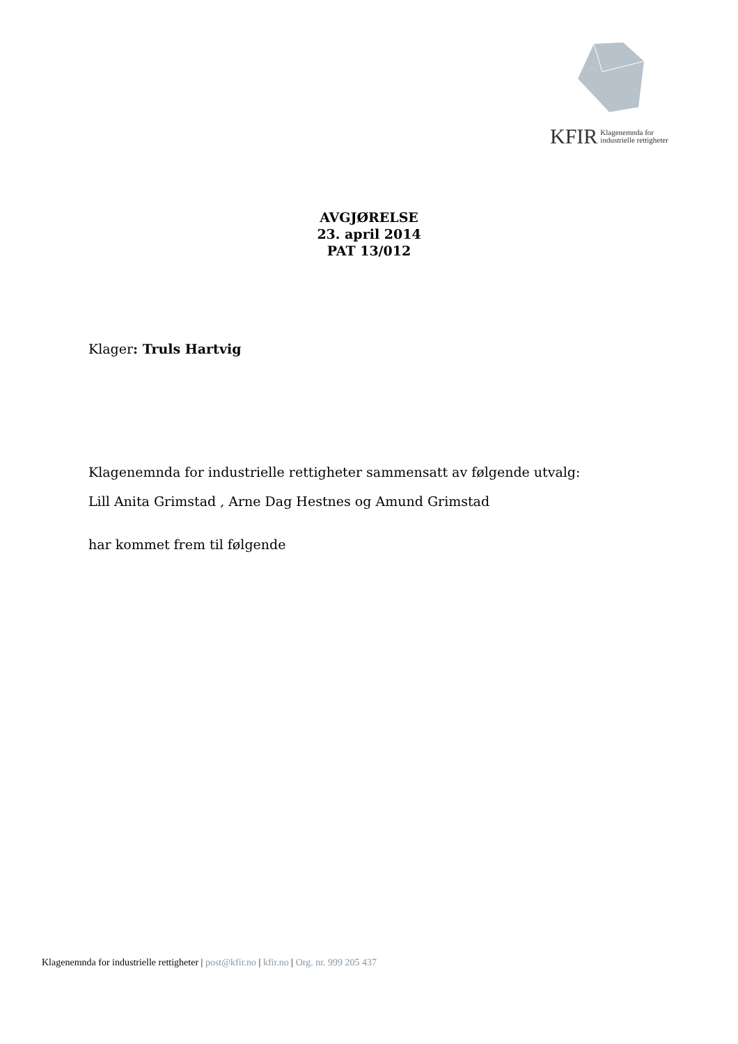KFIR Klagenemnda for
industrielle rettigheter
AVGJØRELSE
23. april 2014
PAT 13/012
Klager: Truls Hartvig
Klagenemnda for industrielle rettigheter sammensatt av følgende utvalg:
Lill Anita Grimstad , Arne Dag Hestnes og Amund Grimstad
har kommet frem til følgende
Klagenemnda for industrielle rettigheter | post@kfir.no | kfir.no | Org. nr. 999 205 437